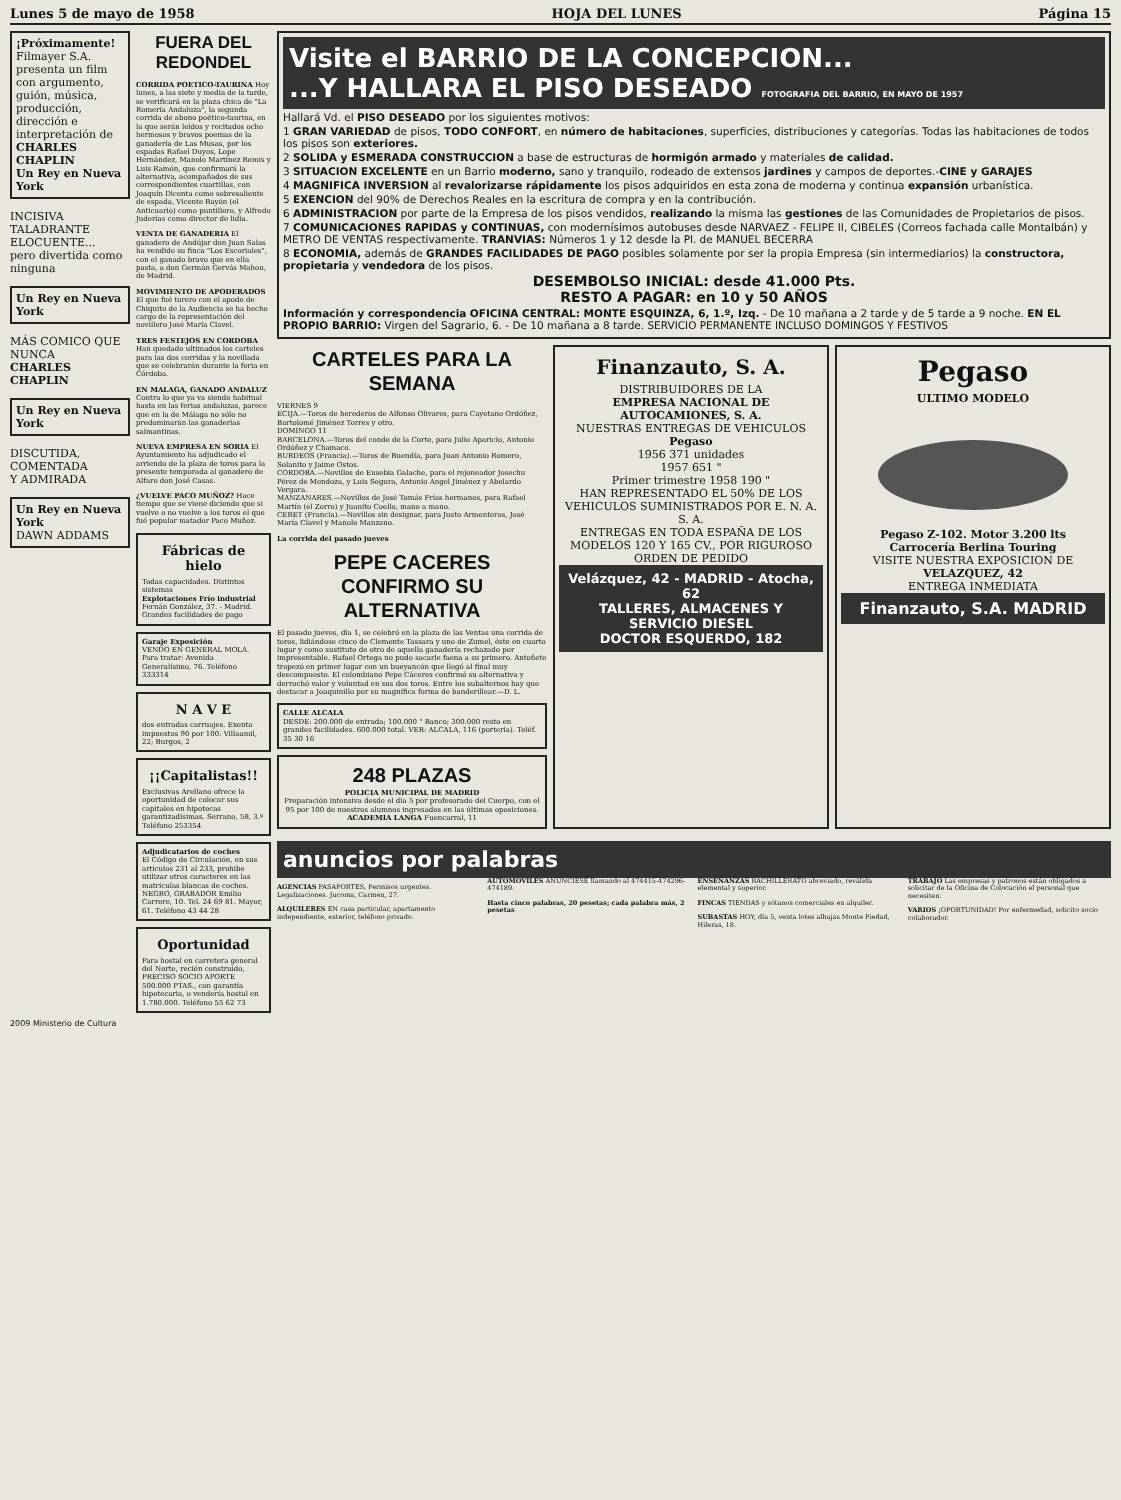Lunes 5 de mayo de 1958 HOJA DEL LUNES Página 15
¡Próximamente!
Filmayer S.A. presenta un film con argumento, guión, música, producción, dirección e interpretación de CHARLES CHAPLIN
Un Rey en Nueva York
INCISIVA
TALADRANTE
ELOCUENTE...
pero divertida como ninguna
Un Rey en Nueva York
MÁS COMICO QUE NUNCA
CHARLES CHAPLIN
Un Rey en Nueva York
DISCUTIDA,
COMENTADA
Y ADMIRADA
Un Rey en Nueva York
DAWN ADDAMS
FUERA DEL REDONDEL
CORRIDA POETICO-TAURINA Hoy lunes, a las siete y media de la tarde, se verificará en la plaza chica de "La Romería Andaluza", la segunda corrida de abono poético-taurina, en la que serán leídos y recitados ocho hermosos y bravos poemas de la ganadería de Las Musas, por los espadas Rafael Duyos, Lope Hernández, Manolo Martínez Remis y Luis Ramón, que confirmará la alternativa, acompañados de sus correspondientes cuartillas, con Joaquín Dicenta como sobresaliente de espada, Vicente Bayón (el Anticuario) como puntillero, y Alfredo Juderías como director de lidia.
VENTA DE GANADERIA El ganadero de Andújar don Juan Salas ha vendido su finca "Los Escoriales", con el ganado bravo que en ella pasta, a don Germán Gervás Mahou, de Madrid.
MOVIMIENTO DE APODERADOS El que fué torero con el apodo de Chiquito de la Audiencia se ha hecho cargo de la representación del novillero José María Clavel.
TRES FESTEJOS EN CORDOBA Han quedado ultimados los carteles para las dos corridas y la novillada que se celebrarán durante la feria en Córdoba.
EN MALAGA, GANADO ANDALUZ Contra lo que ya va siendo habitual hasta en las ferias andaluzas, parece que en la de Málaga no sólo no predominarán las ganaderías salmantinas.
NUEVA EMPRESA EN SORIA El Ayuntamiento ha adjudicado el arriendo de la plaza de toros para la presente temporada al ganadero de Alfaro don José Casas.
¿VUELVE PACO MUÑOZ? Hace tiempo que se viene diciendo que si vuelve o no vuelve a los toros el que fué popular matador Paco Muñoz.
Fábricas de hielo
Todas capacidades. Distintos sistemas
Explotaciones Frío industrial
Fernán González, 37. - Madrid. Grandes facilidades de pago
Garaje Exposición
VENDO EN GENERAL MOLA. Para tratar: Avenida Generalísimo, 76. Teléfono 333314
N A V E
dos entradas carruajes. Exenta impuestos 90 por 100. Villaamil, 22; Burgos, 2
¡¡Capitalistas!!
Exclusivas Arellano ofrece la oportunidad de colocar sus capitales en hipotecas garantizadísimas. Serrano, 58, 3.º Teléfono 253354
Adjudicatarios de coches
El Código de Circulación, en sus artículos 231 al 233, prohibe utilizar otros caracteres en las matrículas blancas de coches. NEGRO, GRABADOR Emilio Carrere, 10. Tel. 24 69 81. Mayor, 61. Teléfono 43 44 28
Oportunidad
Para hostal en carretera general del Norte, recién construido, PRECISO SOCIO APORTE 500.000 PTAS., con garantía hipotecaria, o vendería hostal en 1.780.000. Teléfono 55 62 73
Visite el BARRIO DE LA CONCEPCION...
...Y HALLARA EL PISO DESEADO FOTOGRAFIA DEL BARRIO, EN MAYO DE 1957
Hallará Vd. el PISO DESEADO por los siguientes motivos:
1 GRAN VARIEDAD de pisos, TODO CONFORT, en número de habitaciones, superficies, distribuciones y categorías. Todas las habitaciones de todos los pisos son exteriores.
2 SOLIDA y ESMERADA CONSTRUCCION a base de estructuras de hormigón armado y materiales de calidad.
3 SITUACION EXCELENTE en un Barrio moderno, sano y tranquilo, rodeado de extensos jardines y campos de deportes.-CINE y GARAJES
4 MAGNIFICA INVERSION al revalorizarse rápidamente los pisos adquiridos en esta zona de moderna y continua expansión urbanística.
5 EXENCION del 90% de Derechos Reales en la escritura de compra y en la contribución.
6 ADMINISTRACION por parte de la Empresa de los pisos vendidos, realizando la misma las gestiones de las Comunidades de Propietarios de pisos.
7 COMUNICACIONES RAPIDAS y CONTINUAS, con modernísimos autobuses desde NARVAEZ - FELIPE II, CIBELES (Correos fachada calle Montalbán) y METRO DE VENTAS respectivamente. TRANVIAS: Números 1 y 12 desde la Pl. de MANUEL BECERRA
8 ECONOMIA, además de GRANDES FACILIDADES DE PAGO posibles solamente por ser la propia Empresa (sin intermediarios) la constructora, propietaria y vendedora de los pisos.
DESEMBOLSO INICIAL: desde 41.000 Pts.
RESTO A PAGAR: en 10 y 50 AÑOS
Información y correspondencia OFICINA CENTRAL: MONTE ESQUINZA, 6, 1.º, Izq. - De 10 mañana a 2 tarde y de 5 tarde a 9 noche. EN EL PROPIO BARRIO: Virgen del Sagrario, 6. - De 10 mañana a 8 tarde. SERVICIO PERMANENTE INCLUSO DOMINGOS Y FESTIVOS
CARTELES PARA LA SEMANA
VIERNES 9
ECIJA.—Toros de herederos de Alfonso Olivares, para Cayetano Ordóñez, Bartolomé Jiménez Torres y otro.
DOMINGO 11
BARCELONA.—Toros del conde de la Corte, para Julio Aparicio, Antonio Ordóñez y Chamaco.
BURDEOS (Francia).—Toros de Buendía, para Juan Antonio Romero, Solanito y Jaime Ostos.
CORDOBA.—Novillos de Eusebia Galache, para el rejoneador Josechu Pérez de Mendoza, y Luis Segura, Antonio Angel Jiménez y Abelardo Vergara.
MANZANARES.—Novillos de José Tomás Frías hermanos, para Rafael Martín (el Zorro) y Juanito Coello, mano a mano.
CERET (Francia).—Novillos sin designar, para Justo Armenteros, José María Clavel y Manolo Manzano.
La corrida del pasado jueves
PEPE CACERES CONFIRMO SU ALTERNATIVA
El pasado jueves, día 1, se celebró en la plaza de las Ventas una corrida de toros, lidiándose cinco de Clemente Tassara y uno de Zumel, éste en cuarto lugar y como sustituto de otro de aquella ganadería rechazado por impresentable. Rafael Ortega no pudo sacarle faena a su primero. Antoñete tropezó en primer lugar con un bueyancón que llegó al final muy descompuesto. El colombiano Pepe Cáceres confirmó su alternativa y derrochó valor y voluntad en sus dos toros. Entre los subalternos hay que destacar a Joaquinillo por su magnífica forma de banderillear.—D. L.
CALLE ALCALA
DESDE: 200.000 de entrada; 100.000 " Banco; 300.000 resto en grandes facilidades. 600.000 total. VER: ALCALA, 116 (portería). Teléf. 35 30 16
248 PLAZAS
POLICIA MUNICIPAL DE MADRID
Preparación intensiva desde el día 5 por profesorado del Cuerpo, con el 95 por 100 de nuestros alumnos ingresados en las últimas oposiciones.
ACADEMIA LANGA Fuencarral, 11
Finanzauto, S. A.
DISTRIBUIDORES DE LA
EMPRESA NACIONAL DE AUTOCAMIONES, S. A.
NUESTRAS ENTREGAS DE VEHICULOS Pegaso
1956 371 unidades
1957 651 "
Primer trimestre 1958 190 "
HAN REPRESENTADO EL 50% DE LOS VEHICULOS SUMINISTRADOS POR E. N. A. S. A.
ENTREGAS EN TODA ESPAÑA DE LOS MODELOS 120 Y 165 CV., POR RIGUROSO ORDEN DE PEDIDO
Velázquez, 42 - MADRID - Atocha, 62
TALLERES, ALMACENES Y SERVICIO DIESEL
DOCTOR ESQUERDO, 182
Pegaso
ULTIMO MODELO
Pegaso Z-102. Motor 3.200 lts
Carrocería Berlina Touring
VISITE NUESTRA EXPOSICION DE
VELAZQUEZ, 42
ENTREGA INMEDIATA
Finanzauto, S.A. MADRID
anuncios por palabras
AGENCIAS PASAPORTES, Permisos urgentes. Legalizaciones. Jucoma, Carmen, 27.
ALQUILERES EN casa particular, apartamento independiente, exterior, teléfono privado.
AUTOMOVILES ANUNCIESE llamando al 474415-474296-474189.
Hasta cinco palabras, 20 pesetas; cada palabra más, 2 pesetas
ENSEÑANZAS BACHILLERATO abreviado, reválida elemental y superior.
FINCAS TIENDAS y sótanos comerciales en alquiler.
SUBASTAS HOY, día 5, venta lotes alhajas Monte Piedad, Hileras, 18.
TRABAJO Las empresas y patronos están obligados a solicitar de la Oficina de Colocación el personal que necesiten.
VARIOS ¡OPORTUNIDAD! Por enfermedad, solicito socio colaborador.
2009 Ministerio de Cultura